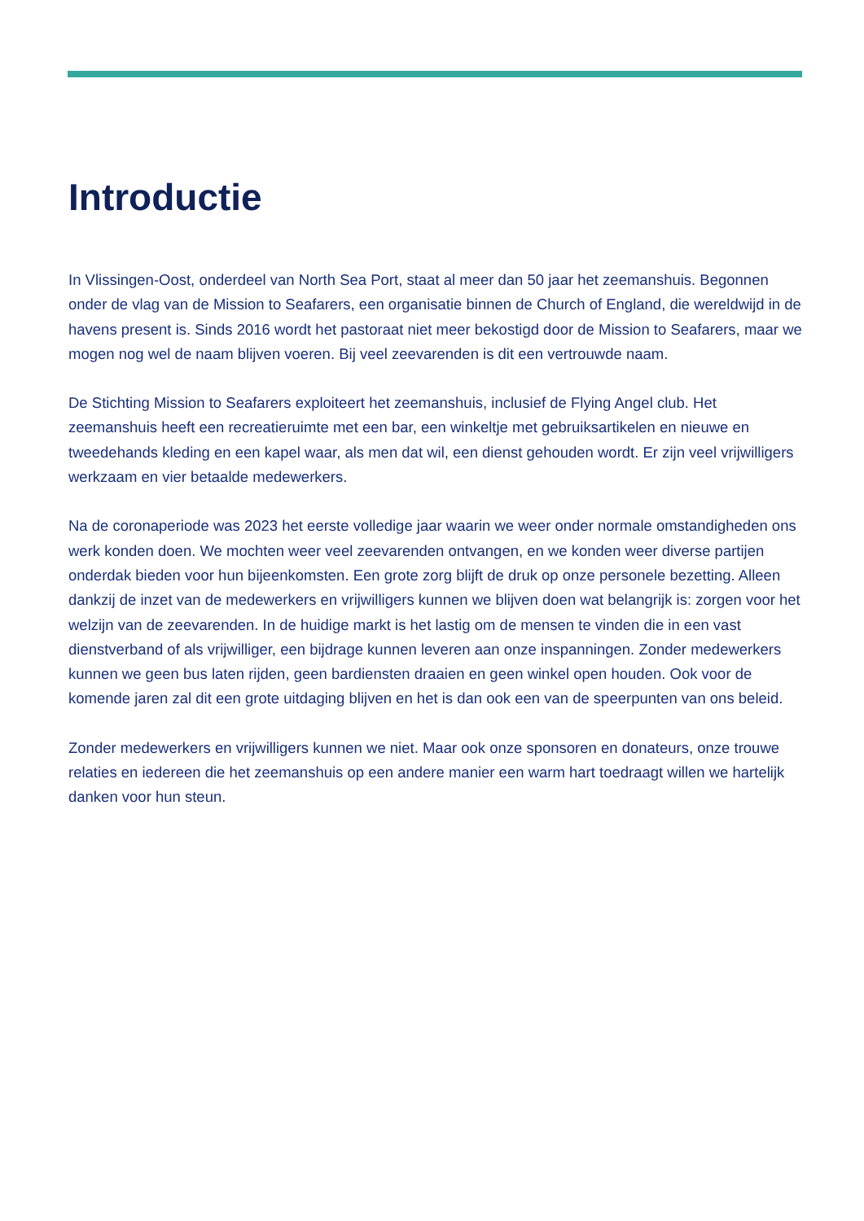Introductie
In Vlissingen-Oost, onderdeel van North Sea Port, staat al meer dan 50 jaar het zeemanshuis. Begonnen onder de vlag van de Mission to Seafarers, een organisatie binnen de Church of England, die wereldwijd in de havens present is. Sinds 2016 wordt het pastoraat niet meer bekostigd door de Mission to Seafarers, maar we mogen nog wel de naam blijven voeren. Bij veel zeevarenden is dit een vertrouwde naam.
De Stichting Mission to Seafarers exploiteert het zeemanshuis, inclusief de Flying Angel club. Het zeemanshuis heeft een recreatieruimte met een bar, een winkeltje met gebruiksartikelen en nieuwe en tweedehands kleding en een kapel waar, als men dat wil, een dienst gehouden wordt. Er zijn veel vrijwilligers werkzaam en vier betaalde medewerkers.
Na de coronaperiode was 2023 het eerste volledige jaar waarin we weer onder normale omstandigheden ons werk konden doen. We mochten weer veel zeevarenden ontvangen, en we konden weer diverse partijen onderdak bieden voor hun bijeenkomsten. Een grote zorg blijft de druk op onze personele bezetting. Alleen dankzij de inzet van de medewerkers en vrijwilligers kunnen we blijven doen wat belangrijk is: zorgen voor het welzijn van de zeevarenden. In de huidige markt is het lastig om de mensen te vinden die in een vast dienstverband of als vrijwilliger, een bijdrage kunnen leveren aan onze inspanningen. Zonder medewerkers kunnen we geen bus laten rijden, geen bardiensten draaien en geen winkel open houden. Ook voor de komende jaren zal dit een grote uitdaging blijven en het is dan ook een van de speerpunten van ons beleid.
Zonder medewerkers en vrijwilligers kunnen we niet. Maar ook onze sponsoren en donateurs, onze trouwe relaties en iedereen die het zeemanshuis op een andere manier een warm hart toedraagt willen we hartelijk danken voor hun steun.